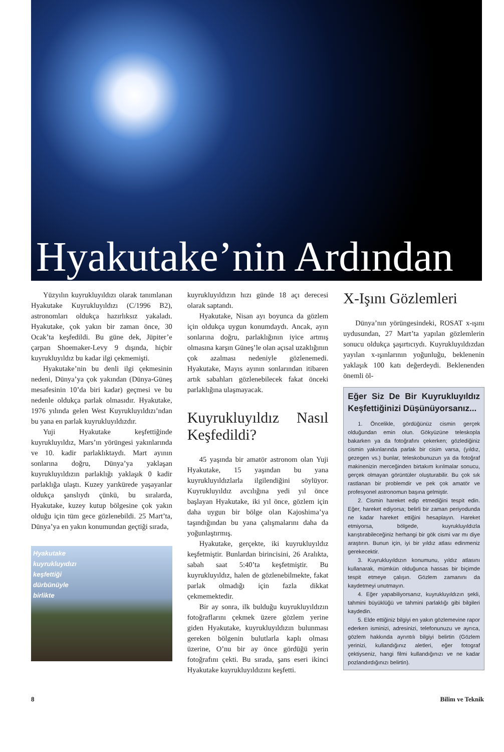Hyakutake’nin Ardından
Yüzyılın kuyrukluyıldızı olarak tanımlanan Hyakutake Kuyrukluyıldızı (C/1996 B2), astronomları oldukça hazırlıksız yakaladı. Hyakutake, çok yakın bir zaman önce, 30 Ocak’ta keşfedildi. Bu güne dek, Jüpiter’e çarpan Shoemaker-Levy 9 dışında, hiçbir kuyrukluyıldız bu kadar ilgi çekmemişti.
Hyakutake’nin bu denli ilgi çekmesinin nedeni, Dünya’ya çok yakından (Dünya-Güneş mesafesinin 10’da biri kadar) geçmesi ve bu nedenle oldukça parlak olmasıdır. Hyakutake, 1976 yılında gelen West Kuyrukluyıldızı’ndan bu yana en parlak kuyrukluyıldızdır.
Yuji Hyakutake keşfettiğinde kuyrukluyıldız, Mars’ın yörüngesi yakınlarında ve 10. kadir parlaklıktaydı. Mart ayının sonlarına doğru, Dünya’ya yaklaşan kuyrukluyıldızın parlaklığı yaklaşık 0 kadir parlaklığa ulaştı. Kuzey yarıkürede yaşayanlar oldukça şanslıydı çünkü, bu sıralarda, Hyakutake, kuzey kutup bölgesine çok yakın olduğu için tüm gece gözlenebildi. 25 Mart’ta, Dünya’ya en yakın konumundan geçtiği sırada,
Hyakutake
kuyrukluyıdızı
keşfettiği
dürbünüyle
birlikte
kuyrukluyıldızın hızı günde 18 açı derecesi olarak saptandı.
Hyakutake, Nisan ayı boyunca da gözlem için oldukça uygun konumdaydı. Ancak, ayın sonlarına doğru, parlaklığının iyice artmış olmasına karşın Güneş’le olan açısal uzaklığının çok azalması nedeniyle gözlenemedi. Hyakutake, Mayıs ayının sonlarından itibaren artık sabahları gözlenebilecek fakat önceki parlaklığına ulaşmayacak.
Kuyrukluyıldız Nasıl Keşfedildi?
45 yaşında bir amatör astronom olan Yuji Hyakutake, 15 yaşından bu yana kuyrukluyıldızlarla ilgilendiğini söylüyor. Kuyrukluyıldız avcılığına yedi yıl önce başlayan Hyakutake, iki yıl önce, gözlem için daha uygun bir bölge olan Kajoshima’ya taşındığından bu yana çalışmalarını daha da yoğunlaştırmış.
Hyakutake, gerçekte, iki kuyrukluyıldız keşfetmiştir. Bunlardan birincisini, 26 Aralıkta, sabah saat 5:40’ta keşfetmiştir. Bu kuyrukluyıldız, halen de gözlenebilmekte, fakat parlak olmadığı için fazla dikkat çekmemektedir.
Bir ay sonra, ilk bulduğu kuyrukluyıldızın fotoğraflarını çekmek üzere gözlem yerine giden Hyakutake, kuyrukluyıldızın bulunması gereken bölgenin bulutlarla kaplı olması üzerine, O’nu bir ay önce gördüğü yerin fotoğrafını çekti. Bu sırada, şans eseri ikinci Hyakutake kuyrukluyıldızını keşfetti.
X-Işını Gözlemleri
Dünya’nın yörüngesindeki, ROSAT x-ışını uydusundan, 27 Mart’ta yapılan gözlemlerin sonucu oldukça şaşırtıcıydı. Kuyrukluyıldızdan yayılan x-ışınlarının yoğunluğu, beklenenin yaklaşık 100 katı değerdeydi. Beklenenden önemli öl-
Eğer Siz De Bir Kuyrukluyıldız Keşfettiğinizi Düşünüyorsanız...
1. Öncelikle, gördüğünüz cismin gerçek olduğundan emin olun. Gökyüzüne teleskopla bakarken ya da fotoğrafını çekerken; gözlediğiniz cismin yakınlarında parlak bir cisim varsa, (yıldız, gezegen vs.) bunlar, teleskobunuzun ya da fotoğraf makinenizin merceğinden birtakım kırılmalar sonucu, gerçek olmayan görüntüler oluşturabilir. Bu çok sık rastlanan bir problemdir ve pek çok amatör ve profesyonel astronomun başına gelmiştir.
2. Cismin hareket edip etmediğini tespit edin. Eğer, hareket ediyorsa; belirli bir zaman periyodunda ne kadar hareket ettiğini hesaplayın. Hareket etmiyorsa, bölgede, kuyrukluyıldızla karıştırabileceğiniz herhangi bir gök cismi var mı diye araştırın. Bunun için, iyi bir yıldız atlası edinmeniz gerekecektir.
3. Kuyrukluyıldızın konumunu, yıldız atlasını kullanarak, mümkün olduğunca hassas bir biçimde tespit etmeye çalışın. Gözlem zamanını da kaydetmeyi unutmayın.
4. Eğer yapabiliyorsanız, kuyrukluyıldızın şekli, tahmini büyüklüğü ve tahmini parlaklığı gibi bilgileri kaydedin.
5. Elde ettiğiniz bilgiyi en yakın gözlemevine rapor ederken isminizi, adresinizi, telefonunuzu ve ayrıca, gözlem hakkında ayrıntılı bilgiyi belirtin (Gözlem yerinizi, kullandığınız aletleri, eğer fotograf çektiyseniz, hangi filmi kullandığınızı ve ne kadar pozlandırdığınızı belirtin).
8 Bilim ve Teknik